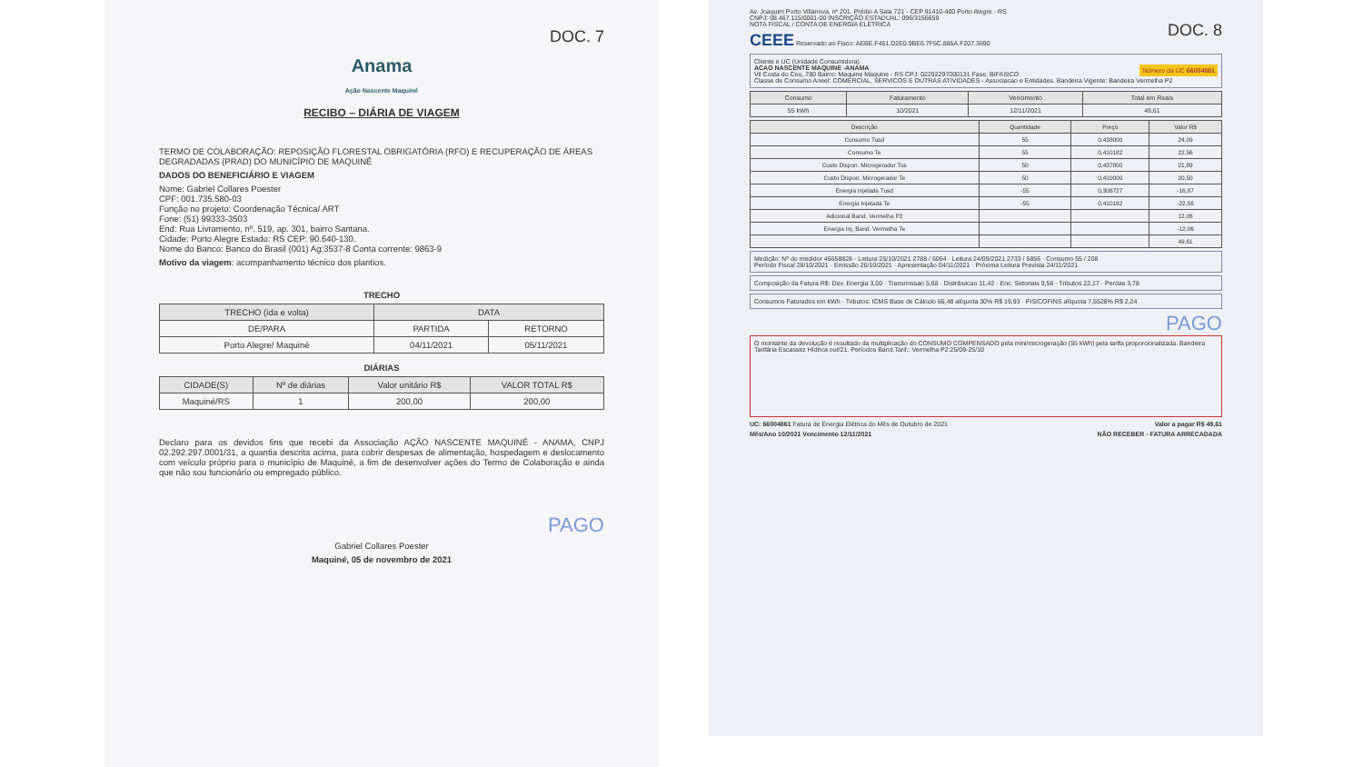DOC. 7
Anama
Ação Nascente Maquiné
RECIBO – DIÁRIA DE VIAGEM
TERMO DE COLABORAÇÃO: REPOSIÇÃO FLORESTAL OBRIGATÓRIA (RFO) E RECUPERAÇÃO DE ÁREAS DEGRADADAS (PRAD) DO MUNICÍPIO DE MAQUINÉ
DADOS DO BENEFICIÁRIO E VIAGEM
Nome: Gabriel Collares Poester
CPF: 001.735.580-03
Função no projeto: Coordenação Técnica/ ART
Fone: (51) 99333-3503
End: Rua Livramento, nº. 519, ap. 301, bairro Santana.
Cidade: Porto Alegre Estado: RS CEP: 90.640-130.
Nome do Banco: Banco do Brasil (001) Ag:3537-8 Conta corrente: 9863-9
Motivo da viagem: acompanhamento técnico dos plantios.
TRECHO
| TRECHO (ida e volta) | DATA | |
| --- | --- | --- |
| DE/PARA | PARTIDA | RETORNO |
| Porto Alegre/ Maquiné | 04/11/2021 | 05/11/2021 |
DIÁRIAS
| CIDADE(S) | Nº de diárias | Valor unitário R$ | VALOR TOTAL R$ |
| --- | --- | --- | --- |
| Maquiné/RS | 1 | 200,00 | 200,00 |
Declaro para os devidos fins que recebi da Associação AÇÃO NASCENTE MAQUINÉ - ANAMA, CNPJ 02.292.297.0001/31, a quantia descrita acima, para cobrir despesas de alimentação, hospedagem e deslocamento com veículo próprio para o município de Maquiné, a fim de desenvolver ações do Termo de Colaboração e ainda que não sou funcionário ou empregado público.
PAGO
Gabriel Collares Poester
Maquiné, 05 de novembro de 2021
Av. Joaquim Porto Villanova, nº 201, Prédio A Sala 721 - CEP 91410-400 Porto Alegre - RS
CNPJ: 08.467.115/0001-00 INSCRIÇÃO ESTADUAL: 096/3156659
NOTA FISCAL / CONTA DE ENERGIA ELÉTRICA DOC. 8
CEEE Reservado ao Fisco: AEBE.F451.D2E0.9BE6.7F5C.885A.F207.3690
Cliente e UC (Unidade Consumidora)
ACAO NASCENTE MAQUINE -ANAMA Número da UC 66004861
Vil Costa do Ceu, 780 Bairro: Maquine Maquine - RS CPJ: 02292297000131 Fase: BIFASICO
Classe de Consumo Aneel: COMERCIAL, SERVICOS E OUTRAS ATIVIDADES - Associacao e Entidades. Bandeira Vigente: Bandeira Vermelha P2
| Consumo | Faturamento | Vencimento | Total em Reais |
| --- | --- | --- | --- |
| 55 kWh | 10/2021 | 12/11/2021 | 49,61 |
| Descrição | Quantidade | Preço | Valor R$ |
| --- | --- | --- | --- |
| Consumo Tusd | 55 | 0,438000 | 24,09 |
| Consumo Te | 55 | 0,410182 | 22,56 |
| Custo Dispon. Microgerador Tus | 50 | 0,437800 | 21,89 |
| Custo Dispon. Microgerador Te | 50 | 0,410000 | 20,50 |
| Energia Injetada Tusd | -55 | 0,306727 | -16,87 |
| Energia Injetada Te | -55 | 0,410182 | -22,56 |
| Adicional Band. Vermelha P2 | | | 12,06 |
| Energia Inj. Band. Vermelha Te | | | -12,06 |
| | | | 49,61 |
Medição: Nº do medidor 46658828 · Leitura 25/10/2021 2788 / 6064 · Leitura 24/09/2021 2733 / 5856 · Consumo 55 / 208
Período Fiscal 28/10/2021 · Emissão 26/10/2021 · Apresentação 04/11/2021 · Próxima Leitura Prevista 24/11/2021
Composição da Fatura R$: Dev. Energia 3,00 · Transmissao 5,68 · Distribuicao 11,42 · Enc. Setoriais 9,56 · Tributos 22,17 · Perdas 3,78
Consumos Faturados em kWh · Tributos: ICMS Base de Cálculo 66,48 alíquota 30% R$ 19,93 · PIS/COFINS alíquota 7,5528% R$ 2,24
PAGO
O montante da devolução é resultado da multiplicação do CONSUMO COMPENSADO pela mini/microgeração (55 kWh) pela tarifa proporcionalizada. Bandeira Tarifária Escassez Hídrica out/21. Períodos Band.Tarif.: Vermelha P2:25/09-25/10
UC: 66004861 Fatura de Energia Elétrica do Mês de Outubro de 2021 Valor a pagar R$ 49,61
Mês/Ano 10/2021 Vencimento 12/11/2021 NÃO RECEBER - FATURA ARRECADADA